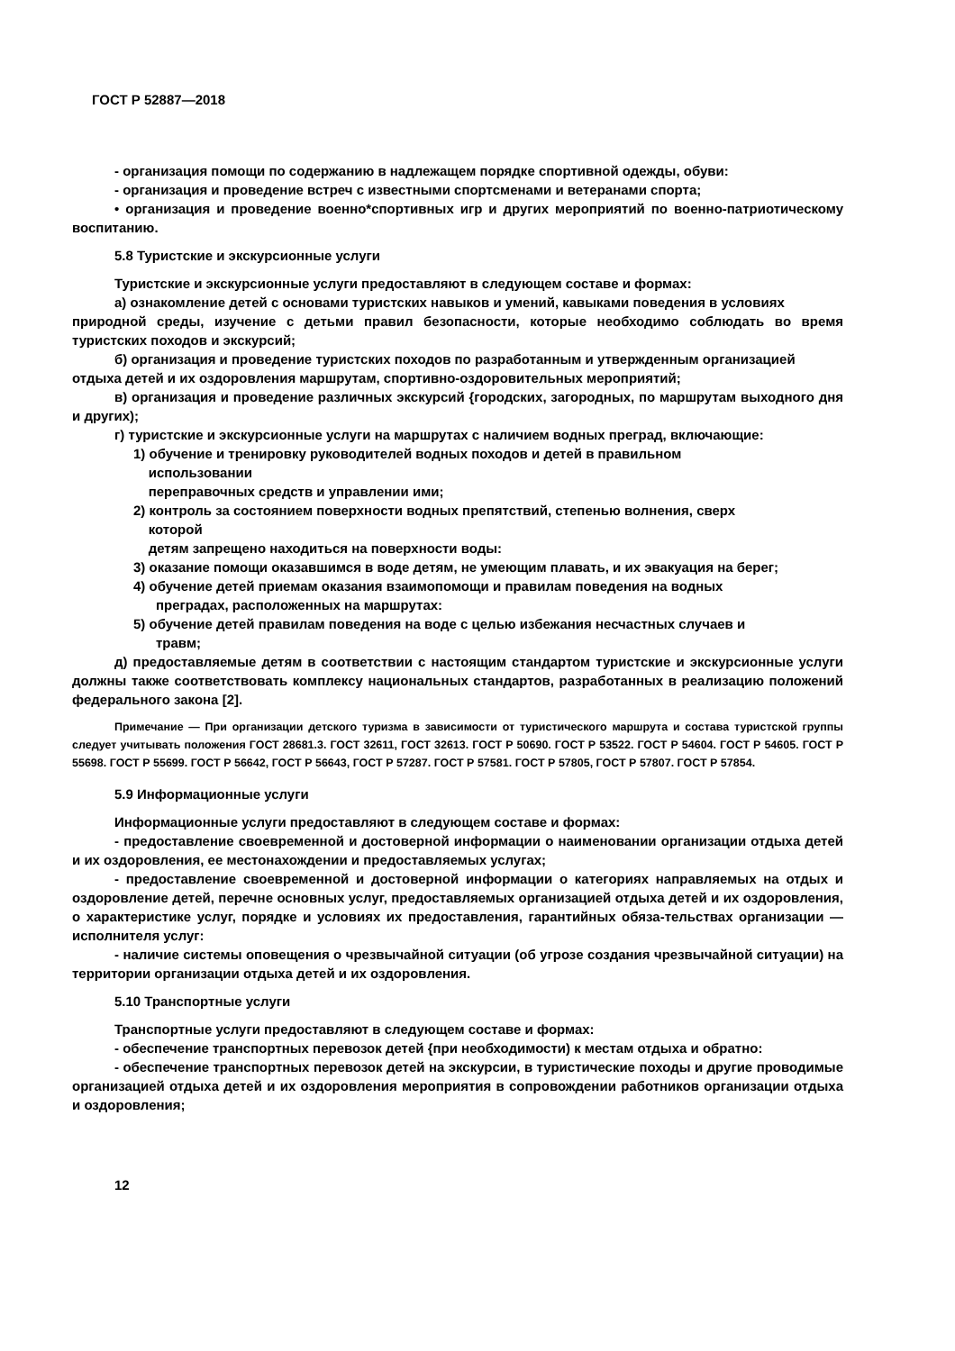ГОСТ Р 52887—2018
- организация помощи по содержанию в надлежащем порядке спортивной одежды, обуви:
- организация и проведение встреч с известными спортсменами и ветеранами спорта;
• организация и проведение военно*спортивных игр и других мероприятий по военно-патриотическому воспитанию.
5.8 Туристские и экскурсионные услуги
Туристские и экскурсионные услуги предоставляют в следующем составе и формах:
а) ознакомление детей с основами туристских навыков и умений, кавыками поведения в условиях
природной среды, изучение с детьми правил безопасности, которые необходимо соблюдать во время туристских походов и экскурсий;
б) организация и проведение туристских походов по разработанным и утвержденным организацией
отдыха детей и их оздоровления маршрутам, спортивно-оздоровительных мероприятий;
в) организация и проведение различных экскурсий {городских, загородных, по маршрутам выходного дня и других);
г) туристские и экскурсионные услуги на маршрутах с наличием водных преград, включающие:
1) обучение и тренировку руководителей водных походов и детей в правильном
использовании
переправочных средств и управлении ими;
2) контроль за состоянием поверхности водных препятствий, степенью волнения, сверх
которой
детям запрещено находиться на поверхности воды:
3) оказание помощи оказавшимся в воде детям, не умеющим плавать, и их эвакуация на берег;
4) обучение детей приемам оказания взаимопомощи и правилам поведения на водных
преградах, расположенных на маршрутах:
5) обучение детей правилам поведения на воде с целью избежания несчастных случаев и
травм;
д) предоставляемые детям в соответствии с настоящим стандартом туристские и экскурсионные услуги должны также соответствовать комплексу национальных стандартов, разработанных в реализацию положений федерального закона [2].
Примечание — При организации детского туризма в зависимости от туристического маршрута и состава туристской группы следует учитывать положения ГОСТ 28681.3. ГОСТ 32611, ГОСТ 32613. ГОСТ Р 50690. ГОСТ Р 53522. ГОСТ Р 54604. ГОСТ Р 54605. ГОСТ Р 55698. ГОСТ Р 55699. ГОСТ Р 56642, ГОСТ Р 56643, ГОСТ Р 57287. ГОСТ Р 57581. ГОСТ Р 57805, ГОСТ Р 57807. ГОСТ Р 57854.
5.9 Информационные услуги
Информационные услуги предоставляют в следующем составе и формах:
- предоставление своевременной и достоверной информации о наименовании организации отдыха детей и их оздоровления, ее местонахождении и предоставляемых услугах;
- предоставление своевременной и достоверной информации о категориях направляемых на отдых и оздоровление детей, перечне основных услуг, предоставляемых организацией отдыха детей и их оздоровления, о характеристике услуг, порядке и условиях их предоставления, гарантийных обяза-тельствах организации — исполнителя услуг:
- наличие системы оповещения о чрезвычайной ситуации (об угрозе создания чрезвычайной ситуации) на территории организации отдыха детей и их оздоровления.
5.10 Транспортные услуги
Транспортные услуги предоставляют в следующем составе и формах:
- обеспечение транспортных перевозок детей {при необходимости) к местам отдыха и обратно:
- обеспечение транспортных перевозок детей на экскурсии, в туристические походы и другие проводимые организацией отдыха детей и их оздоровления мероприятия в сопровождении работников организации отдыха и оздоровления;
12